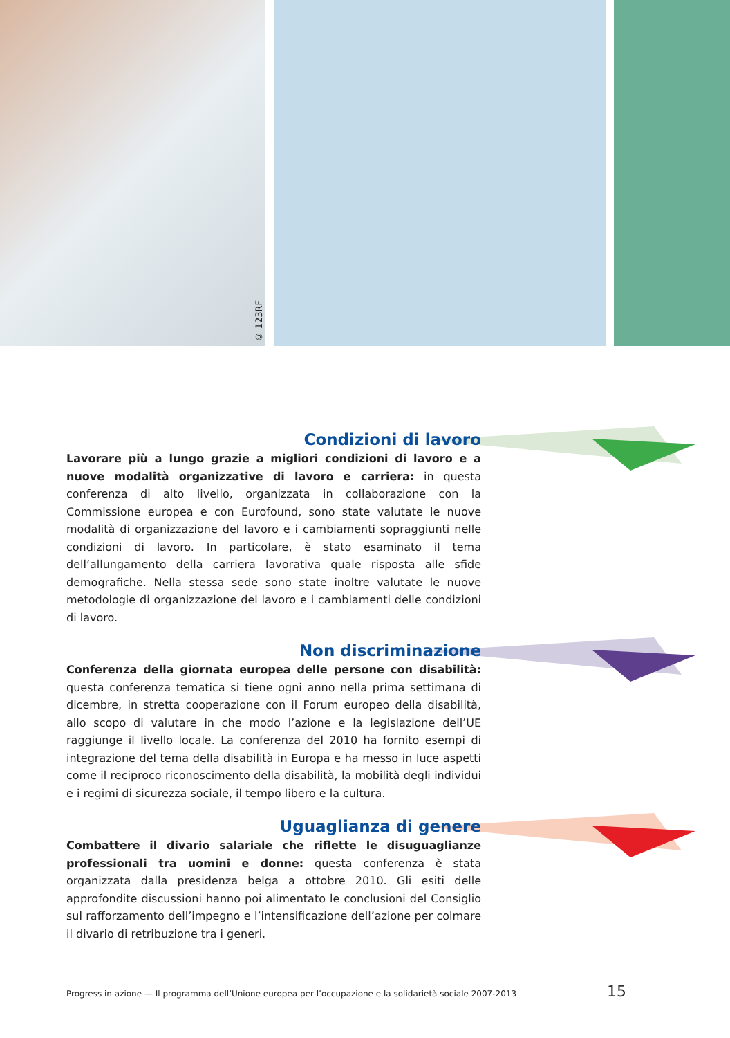© 123RF
Condizioni di lavoro
Lavorare più a lungo grazie a migliori condizioni di lavoro e a nuove modalità organizzative di lavoro e carriera: in questa conferenza di alto livello, organizzata in collaborazione con la Commissione europea e con Eurofound, sono state valutate le nuove modalità di organizzazione del lavoro e i cambiamenti sopraggiunti nelle condizioni di lavoro. In particolare, è stato esaminato il tema dell’allungamento della carriera lavorativa quale risposta alle sfide demografiche. Nella stessa sede sono state inoltre valutate le nuove metodologie di organizzazione del lavoro e i cambiamenti delle condizioni di lavoro.
Non discriminazione
Conferenza della giornata europea delle persone con disabilità: questa conferenza tematica si tiene ogni anno nella prima settimana di dicembre, in stretta cooperazione con il Forum europeo della disabilità, allo scopo di valutare in che modo l’azione e la legislazione dell’UE raggiunge il livello locale. La conferenza del 2010 ha fornito esempi di integrazione del tema della disabilità in Europa e ha messo in luce aspetti come il reciproco riconoscimento della disabilità, la mobilità degli individui e i regimi di sicurezza sociale, il tempo libero e la cultura.
Uguaglianza di genere
Combattere il divario salariale che riflette le disuguaglianze professionali tra uomini e donne: questa conferenza è stata organizzata dalla presidenza belga a ottobre 2010. Gli esiti delle approfondite discussioni hanno poi alimentato le conclusioni del Consiglio sul rafforzamento dell’impegno e l’intensificazione dell’azione per colmare il divario di retribuzione tra i generi.
Progress in azione — Il programma dell’Unione europea per l’occupazione e la solidarietà sociale 2007-2013 15